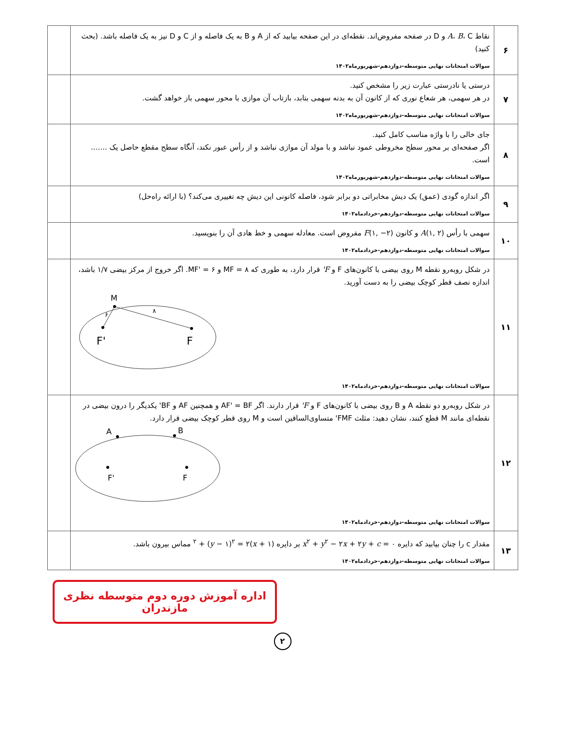| ۶ | نقاط A ، B ، C و D در صفحه مفروض‌اند. نقطه‌ای در این صفحه بیابید که از A و B به یک فاصله و از C و D نیز به یک فاصله باشد. (بحث کنید) سوالات امتحانات نهایی متوسطه-دوازدهم-شهریورماه۱۴۰۲ | |
| ۷ | درستی یا نادرستی عبارت زیر را مشخص کنید. در هر سهمی، هر شعاع نوری که از کانون آن به بدنه سهمی بتابد، بازتاب آن موازی با محور سهمی باز خواهد گشت. سوالات امتحانات نهایی متوسطه-دوازدهم-شهریورماه۱۴۰۲ | |
| ۸ | جای خالی را با واژه مناسب کامل کنید. اگر صفحه‌ای بر محور سطح مخروطی عمود نباشد و با مولد آن موازی نباشد و از رأس عبور نکند، آنگاه سطح مقطع حاصل یک ....... است. سوالات امتحانات نهایی متوسطه-دوازدهم-شهریورماه۱۴۰۲ | |
| ۹ | اگر اندازه گودی (عمق) یک دیش مخابراتی دو برابر شود، فاصله کانونی این دیش چه تغییری می‌کند؟ (با ارائه راه‌حل) سوالات امتحانات نهایی متوسطه-دوازدهم-خردادماه۱۴۰۲ | |
| ۱۰ | سهمی با رأس A (۱, ۲) و کانون F (۱, −۲) مفروض است. معادله سهمی و خط هادی آن را بنویسید. سوالات امتحانات نهایی متوسطه-دوازدهم-خردادماه۱۴۰۲ | |
| ۱۱ | در شکل روبه‌رو نقطه M روی بیضی با کانون‌های F و F' قرار دارد، به طوری که MF = ۸ و MF' = ۶. اگر خروج از مرکز بیضی ۱/۷ باشد، اندازه نصف قطر کوچک بیضی را به دست آورید. M F' F ۶ ۸ سوالات امتحانات نهایی متوسطه-دوازدهم-خردادماه۱۴۰۲ | |
| ۱۲ | در شکل روبه‌رو دو نقطه A و B روی بیضی با کانون‌های F و F' قرار دارند. اگر AF' = BF و همچنین AF و BF' یکدیگر را درون بیضی در نقطه‌ای مانند M قطع کنند، نشان دهید: مثلث FMF' متساوی‌الساقین است و M روی قطر کوچک بیضی قرار دارد. A B F' F سوالات امتحانات نهایی متوسطه-دوازدهم-خردادماه۱۴۰۲ | |
| ۱۳ | مقدار c را چنان بیابید که دایره x<sup>۲</sup> + y<sup>۲</sup> − ۲ x + ۲ y + c = ۰ بر دایره ( x + ۱)<sup>۲</sup> + ( y − ۱)<sup>۲</sup> = ۲ مماس بیرون باشد. سوالات امتحانات نهایی متوسطه-دوازدهم-خردادماه۱۴۰۲ | |
اداره آموزش دوره دوم متوسطه نظری مازندران
۲